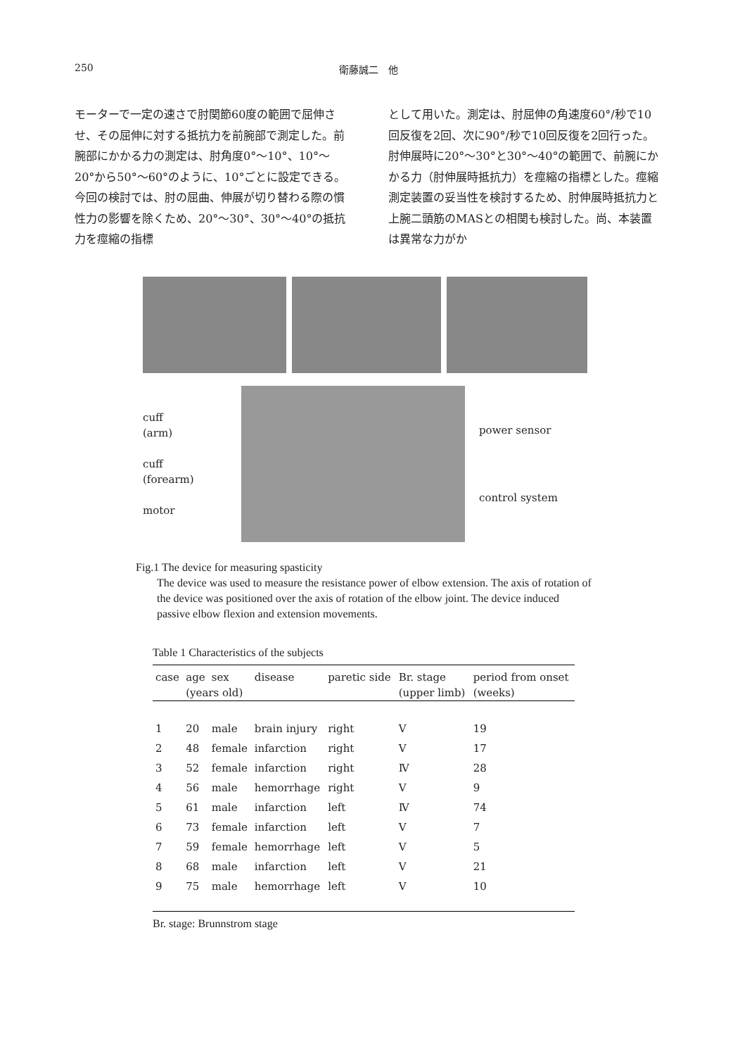250 衛藤誠二　他
モーターで一定の速さで肘関節60度の範囲で屈伸させ、その屈伸に対する抵抗力を前腕部で測定した。前腕部にかかる力の測定は、肘角度0°～10°、10°～20°から50°～60°のように、10°ごとに設定できる。今回の検討では、肘の屈曲、伸展が切り替わる際の慣性力の影響を除くため、20°～30°、30°～40°の抵抗力を痙縮の指標
として用いた。測定は、肘屈伸の角速度60°/秒で10回反復を2回、次に90°/秒で10回反復を2回行った。肘伸展時に20°～30°と30°～40°の範囲で、前腕にかかる力（肘伸展時抵抗力）を痙縮の指標とした。痙縮測定装置の妥当性を検討するため、肘伸展時抵抗力と上腕二頭筋のMASとの相関も検討した。尚、本装置は異常な力がか
cuff
(arm)
cuff
(forearm)
motor
power sensor
control system
Fig.1 The device for measuring spasticity
The device was used to measure the resistance power of elbow extension. The axis of rotation of the device was positioned over the axis of rotation of the elbow joint. The device induced passive elbow flexion and extension movements.
Table 1 Characteristics of the subjects
| case | age | sex | disease | paretic side | Br. stage | period from onset |
| --- | --- | --- | --- | --- | --- | --- |
| | (years old) | | | | (upper limb) | (weeks) |
| 1 | 20 | male | brain injury | right | V | 19 |
| 2 | 48 | female | infarction | right | V | 17 |
| 3 | 52 | female | infarction | right | Ⅳ | 28 |
| 4 | 56 | male | hemorrhage | right | V | 9 |
| 5 | 61 | male | infarction | left | Ⅳ | 74 |
| 6 | 73 | female | infarction | left | V | 7 |
| 7 | 59 | female | hemorrhage | left | V | 5 |
| 8 | 68 | male | infarction | left | V | 21 |
| 9 | 75 | male | hemorrhage | left | V | 10 |
Br. stage: Brunnstrom stage